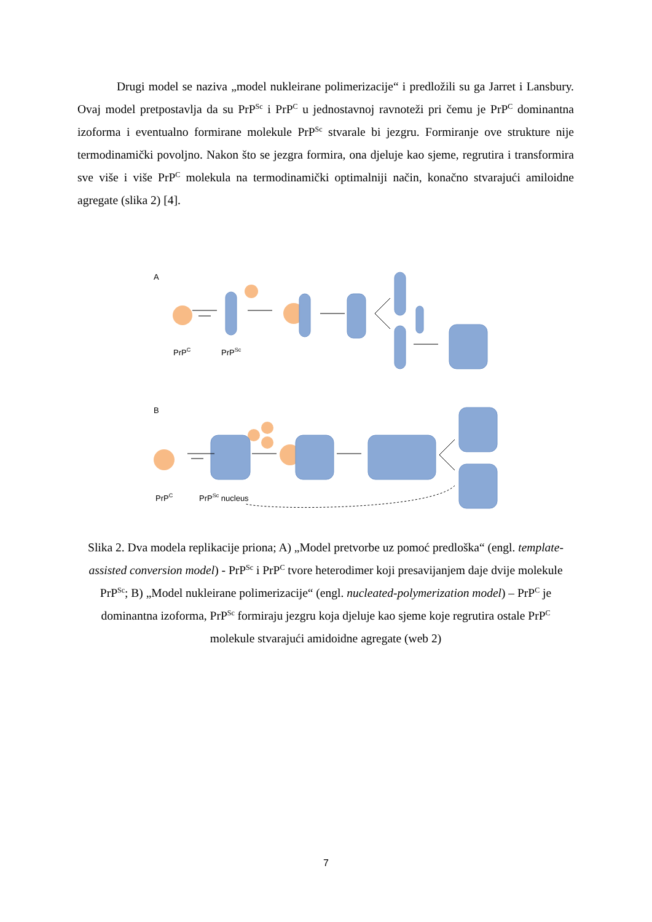Drugi model se naziva „model nukleirane polimerizacije“ i predložili su ga Jarret i Lansbury. Ovaj model pretpostavlja da su PrP<sup>Sc</sup> i PrP<sup>C</sup> u jednostavnoj ravnoteži pri čemu je PrP<sup>C</sup> dominantna izoforma i eventualno formirane molekule PrP<sup>Sc</sup> stvarale bi jezgru. Formiranje ove strukture nije termodinamički povoljno. Nakon što se jezgra formira, ona djeluje kao sjeme, regrutira i transformira sve više i više PrP<sup>C</sup> molekula na termodinamički optimalniji način, konačno stvarajući amiloidne agregate (slika 2) [4].
A
PrPC
PrPSc
B
PrPC
PrPSc nucleus
Slika 2. Dva modela replikacije priona; A) „Model pretvorbe uz pomoć predloška“ (engl. template-assisted conversion model) - PrP<sup>Sc</sup> i PrP<sup>C</sup> tvore heterodimer koji presavijanjem daje dvije molekule PrP<sup>Sc</sup>; B) „Model nukleirane polimerizacije“ (engl. nucleated-polymerization model) – PrP<sup>C</sup> je dominantna izoforma, PrP<sup>Sc</sup> formiraju jezgru koja djeluje kao sjeme koje regrutira ostale PrP<sup>C</sup> molekule stvarajući amidoidne agregate (web 2)
7